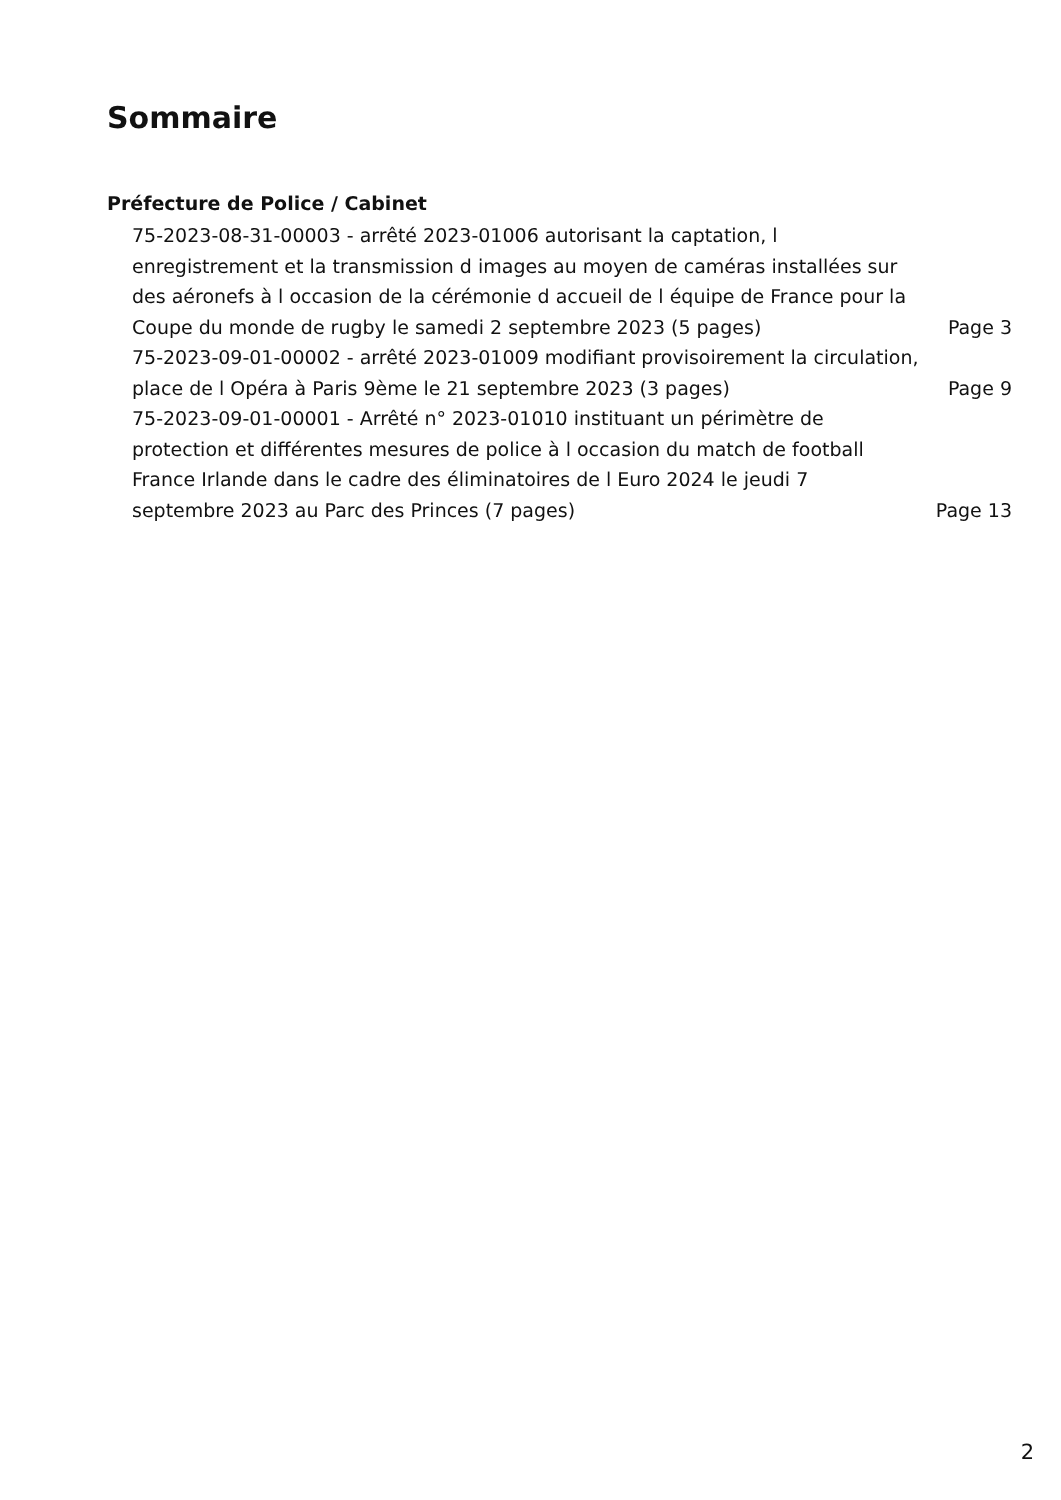Sommaire
Préfecture de Police / Cabinet
75-2023-08-31-00003 - arrêté 2023-01006 autorisant la captation, l enregistrement et la transmission d images au moyen de caméras installées sur des aéronefs à l occasion de la cérémonie d accueil de l équipe de France pour la Coupe du monde de rugby le samedi 2 septembre 2023 (5 pages)
Page 3
75-2023-09-01-00002 - arrêté 2023-01009 modifiant provisoirement la circulation, place de l Opéra à Paris 9ème le 21 septembre 2023 (3 pages)
Page 9
75-2023-09-01-00001 - Arrêté n° 2023-01010 instituant un périmètre de protection et différentes mesures de police à l occasion du match de football France Irlande dans le cadre des éliminatoires de l Euro 2024 le jeudi 7 septembre 2023 au Parc des Princes (7 pages)
Page 13
2